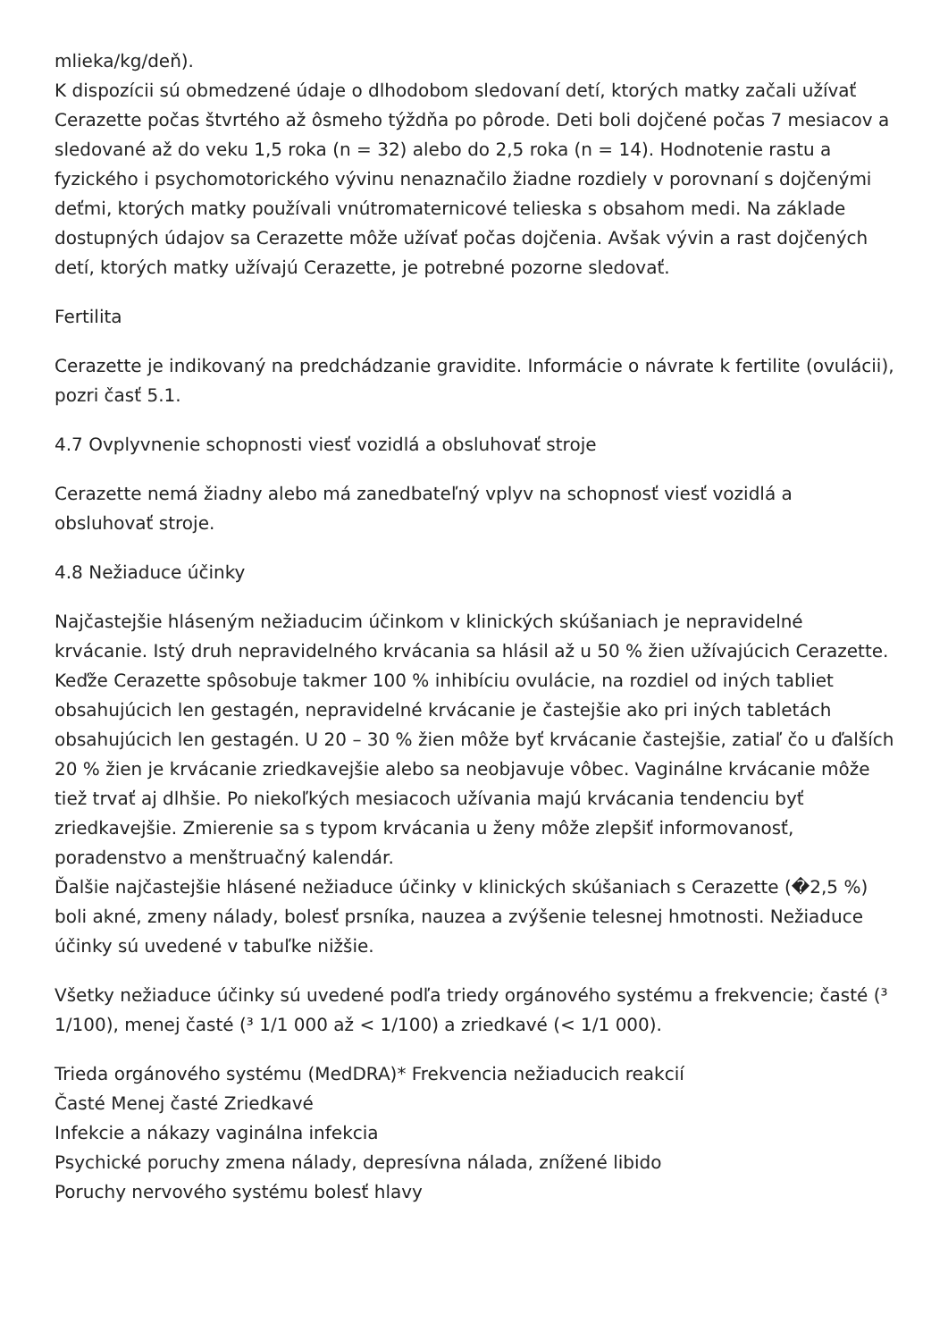mlieka/kg/deň).
K dispozícii sú obmedzené údaje o dlhodobom sledovaní detí, ktorých matky začali užívať Cerazette počas štvrtého až ôsmeho týždňa po pôrode. Deti boli dojčené počas 7 mesiacov a sledované až do veku 1,5 roka (n = 32) alebo do 2,5 roka (n = 14). Hodnotenie rastu a fyzického i psychomotorického vývinu nenaznačilo žiadne rozdiely v porovnaní s dojčenými deťmi, ktorých matky používali vnútromaternicové telieska s obsahom medi. Na základe dostupných údajov sa Cerazette môže užívať počas dojčenia. Avšak vývin a rast dojčených detí, ktorých matky užívajú Cerazette, je potrebné pozorne sledovať.
Fertilita
Cerazette je indikovaný na predchádzanie gravidite. Informácie o návrate k fertilite (ovulácii), pozri časť 5.1.
4.7 Ovplyvnenie schopnosti viesť vozidlá a obsluhovať stroje
Cerazette nemá žiadny alebo má zanedbateľný vplyv na schopnosť viesť vozidlá a obsluhovať stroje.
4.8 Nežiaduce účinky
Najčastejšie hláseným nežiaducim účinkom v klinických skúšaniach je nepravidelné krvácanie. Istý druh nepravidelného krvácania sa hlásil až u 50 % žien užívajúcich Cerazette. Keďže Cerazette spôsobuje takmer 100 % inhibíciu ovulácie, na rozdiel od iných tabliet obsahujúcich len gestagén, nepravidelné krvácanie je častejšie ako pri iných tabletách obsahujúcich len gestagén. U 20 – 30 % žien môže byť krvácanie častejšie, zatiaľ čo u ďalších 20 % žien je krvácanie zriedkavejšie alebo sa neobjavuje vôbec. Vaginálne krvácanie môže tiež trvať aj dlhšie. Po niekoľkých mesiacoch užívania majú krvácania tendenciu byť zriedkavejšie. Zmierenie sa s typom krvácania u ženy môže zlepšiť informovanosť, poradenstvo a menštruačný kalendár.
Ďalšie najčastejšie hlásené nežiaduce účinky v klinických skúšaniach s Cerazette (�2,5 %) boli akné, zmeny nálady, bolesť prsníka, nauzea a zvýšenie telesnej hmotnosti. Nežiaduce účinky sú uvedené v tabuľke nižšie.
Všetky nežiaduce účinky sú uvedené podľa triedy orgánového systému a frekvencie; časté (³ 1/100), menej časté (³ 1/1 000 až < 1/100) a zriedkavé (< 1/1 000).
Trieda orgánového systému (MedDRA)* Frekvencia nežiaducich reakcií
Časté Menej časté Zriedkavé
Infekcie a nákazy vaginálna infekcia
Psychické poruchy zmena nálady, depresívna nálada, znížené libido
Poruchy nervového systému bolesť hlavy